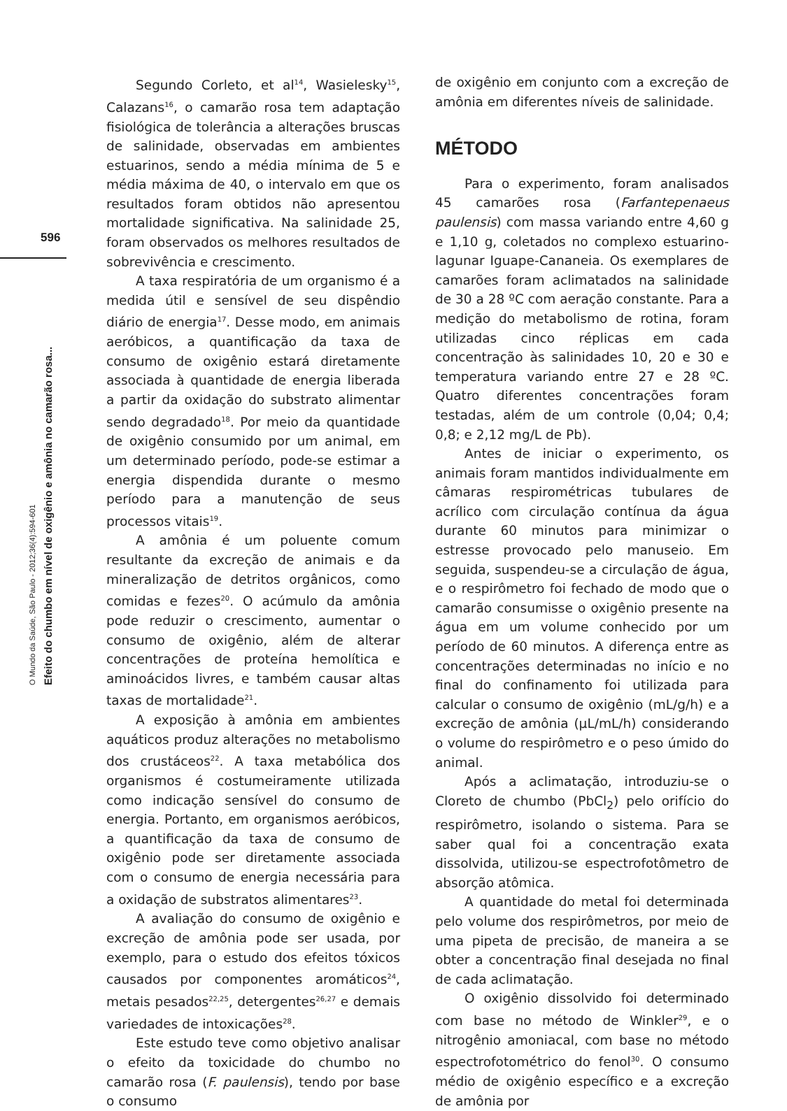596
O Mundo da Saúde, São Paulo - 2012;36(4):594-601
Efeito do chumbo em nível de oxigênio e amônia no camarão rosa...
Segundo Corleto, et al<sup>14</sup>, Wasielesky<sup>15</sup>, Calazans<sup>16</sup>, o camarão rosa tem adaptação fisiológica de tolerância a alterações bruscas de salinidade, observadas em ambientes estuarinos, sendo a média mínima de 5 e média máxima de 40, o intervalo em que os resultados foram obtidos não apresentou mortalidade significativa. Na salinidade 25, foram observados os melhores resultados de sobrevivência e crescimento.
A taxa respiratória de um organismo é a medida útil e sensível de seu dispêndio diário de energia<sup>17</sup>. Desse modo, em animais aeróbicos, a quantificação da taxa de consumo de oxigênio estará diretamente associada à quantidade de energia liberada a partir da oxidação do substrato alimentar sendo degradado<sup>18</sup>. Por meio da quantidade de oxigênio consumido por um animal, em um determinado período, pode-se estimar a energia dispendida durante o mesmo período para a manutenção de seus processos vitais<sup>19</sup>.
A amônia é um poluente comum resultante da excreção de animais e da mineralização de detritos orgânicos, como comidas e fezes<sup>20</sup>. O acúmulo da amônia pode reduzir o crescimento, aumentar o consumo de oxigênio, além de alterar concentrações de proteína hemolítica e aminoácidos livres, e também causar altas taxas de mortalidade<sup>21</sup>.
A exposição à amônia em ambientes aquáticos produz alterações no metabolismo dos crustáceos<sup>22</sup>. A taxa metabólica dos organismos é costumeiramente utilizada como indicação sensível do consumo de energia. Portanto, em organismos aeróbicos, a quantificação da taxa de consumo de oxigênio pode ser diretamente associada com o consumo de energia necessária para a oxidação de substratos alimentares<sup>23</sup>.
A avaliação do consumo de oxigênio e excreção de amônia pode ser usada, por exemplo, para o estudo dos efeitos tóxicos causados por componentes aromáticos<sup>24</sup>, metais pesados<sup>22,25</sup>, detergentes<sup>26,27</sup> e demais variedades de intoxicações<sup>28</sup>.
Este estudo teve como objetivo analisar o efeito da toxicidade do chumbo no camarão rosa (F. paulensis), tendo por base o consumo
de oxigênio em conjunto com a excreção de amônia em diferentes níveis de salinidade.
MÉTODO
Para o experimento, foram analisados 45 camarões rosa (Farfantepenaeus paulensis) com massa variando entre 4,60 g e 1,10 g, coletados no complexo estuarino-lagunar Iguape-Cananeia. Os exemplares de camarões foram aclimatados na salinidade de 30 a 28 ºC com aeração constante. Para a medição do metabolismo de rotina, foram utilizadas cinco réplicas em cada concentração às salinidades 10, 20 e 30 e temperatura variando entre 27 e 28 ºC. Quatro diferentes concentrações foram testadas, além de um controle (0,04; 0,4; 0,8; e 2,12 mg/L de Pb).
Antes de iniciar o experimento, os animais foram mantidos individualmente em câmaras respirométricas tubulares de acrílico com circulação contínua da água durante 60 minutos para minimizar o estresse provocado pelo manuseio. Em seguida, suspendeu-se a circulação de água, e o respirômetro foi fechado de modo que o camarão consumisse o oxigênio presente na água em um volume conhecido por um período de 60 minutos. A diferença entre as concentrações determinadas no início e no final do confinamento foi utilizada para calcular o consumo de oxigênio (mL/g/h) e a excreção de amônia (μL/mL/h) considerando o volume do respirômetro e o peso úmido do animal.
Após a aclimatação, introduziu-se o Cloreto de chumbo (PbCl<sub>2</sub>) pelo orifício do respirômetro, isolando o sistema. Para se saber qual foi a concentração exata dissolvida, utilizou-se espectrofotômetro de absorção atômica.
A quantidade do metal foi determinada pelo volume dos respirômetros, por meio de uma pipeta de precisão, de maneira a se obter a concentração final desejada no final de cada aclimatação.
O oxigênio dissolvido foi determinado com base no método de Winkler<sup>29</sup>, e o nitrogênio amoniacal, com base no método espectrofotométrico do fenol<sup>30</sup>. O consumo médio de oxigênio específico e a excreção de amônia por